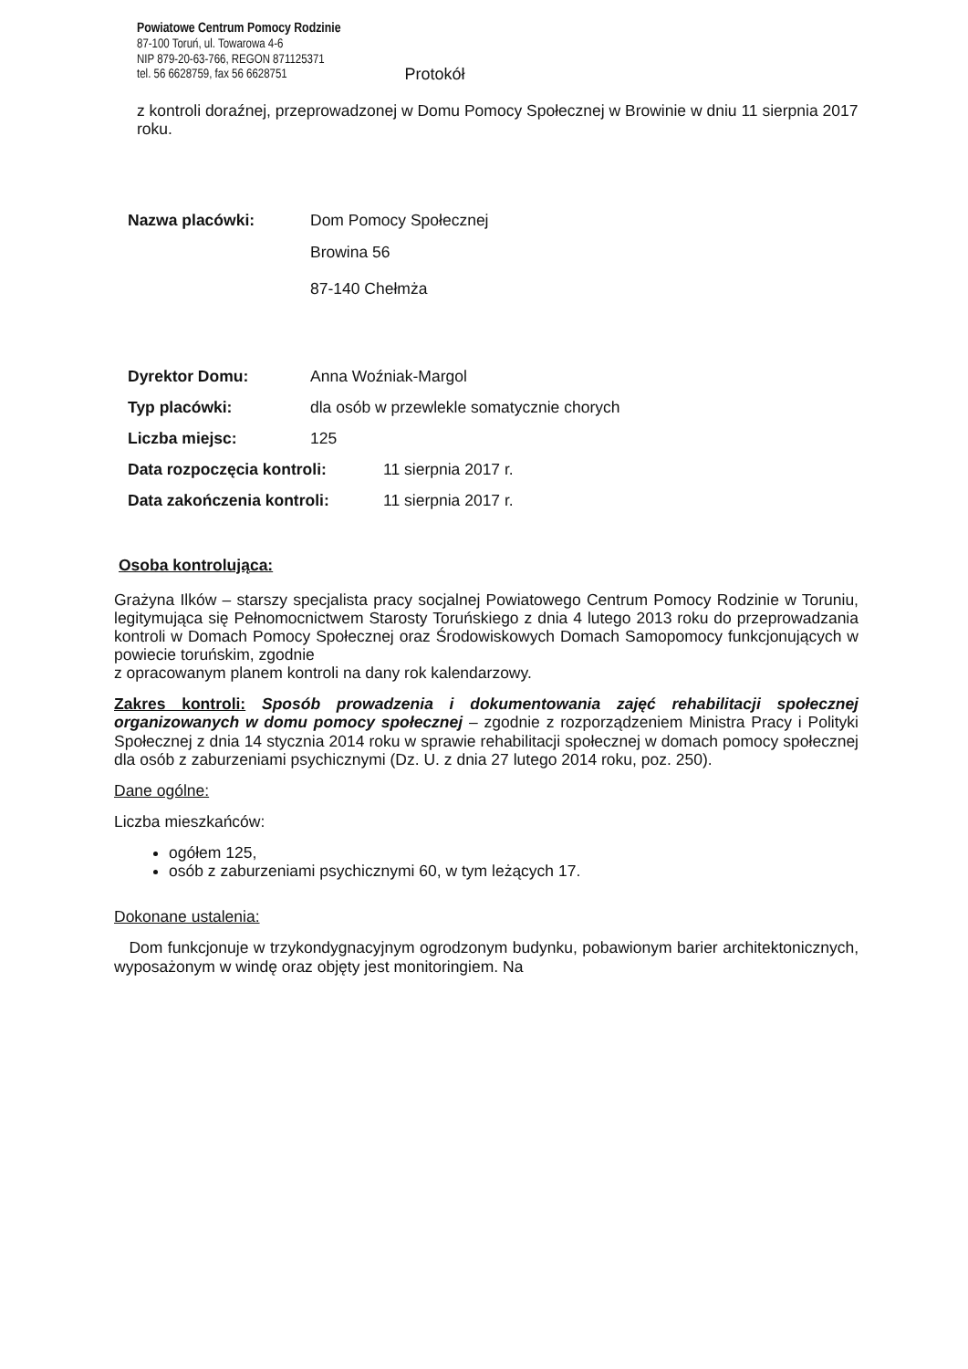Powiatowe Centrum Pomocy Rodzinie
87-100 Toruń, ul. Towarowa 4-6
NIP 879-20-63-766, REGON 871125371
tel. 56 6628759, fax 56 6628751
Protokół
z kontroli doraźnej, przeprowadzonej w Domu Pomocy Społecznej w Browinie w dniu 11 sierpnia 2017 roku.
Nazwa placówki: Dom Pomocy Społecznej
Browina 56
87-140 Chełmża
Dyrektor Domu: Anna Woźniak-Margol
Typ placówki: dla osób w przewlekle somatycznie chorych
Liczba miejsc: 125
Data rozpoczęcia kontroli: 11 sierpnia 2017 r.
Data zakończenia kontroli: 11 sierpnia 2017 r.
Osoba kontrolująca:
Grażyna Ilków – starszy specjalista pracy socjalnej Powiatowego Centrum Pomocy Rodzinie w Toruniu, legitymująca się Pełnomocnictwem Starosty Toruńskiego z dnia 4 lutego 2013 roku do przeprowadzania kontroli w Domach Pomocy Społecznej oraz Środowiskowych Domach Samopomocy funkcjonujących w powiecie toruńskim, zgodnie
z opracowanym planem kontroli na dany rok kalendarzowy.
Zakres kontroli: Sposób prowadzenia i dokumentowania zajęć rehabilitacji społecznej organizowanych w domu pomocy społecznej – zgodnie z rozporządzeniem Ministra Pracy i Polityki Społecznej z dnia 14 stycznia 2014 roku w sprawie rehabilitacji społecznej w domach pomocy społecznej dla osób z zaburzeniami psychicznymi (Dz. U. z dnia 27 lutego 2014 roku, poz. 250).
Dane ogólne:
Liczba mieszkańców:
ogółem 125,
osób z zaburzeniami psychicznymi 60, w tym leżących 17.
Dokonane ustalenia:
Dom funkcjonuje w trzykondygnacyjnym ogrodzonym budynku, pobawionym barier architektonicznych, wyposażonym w windę oraz objęty jest monitoringiem. Na